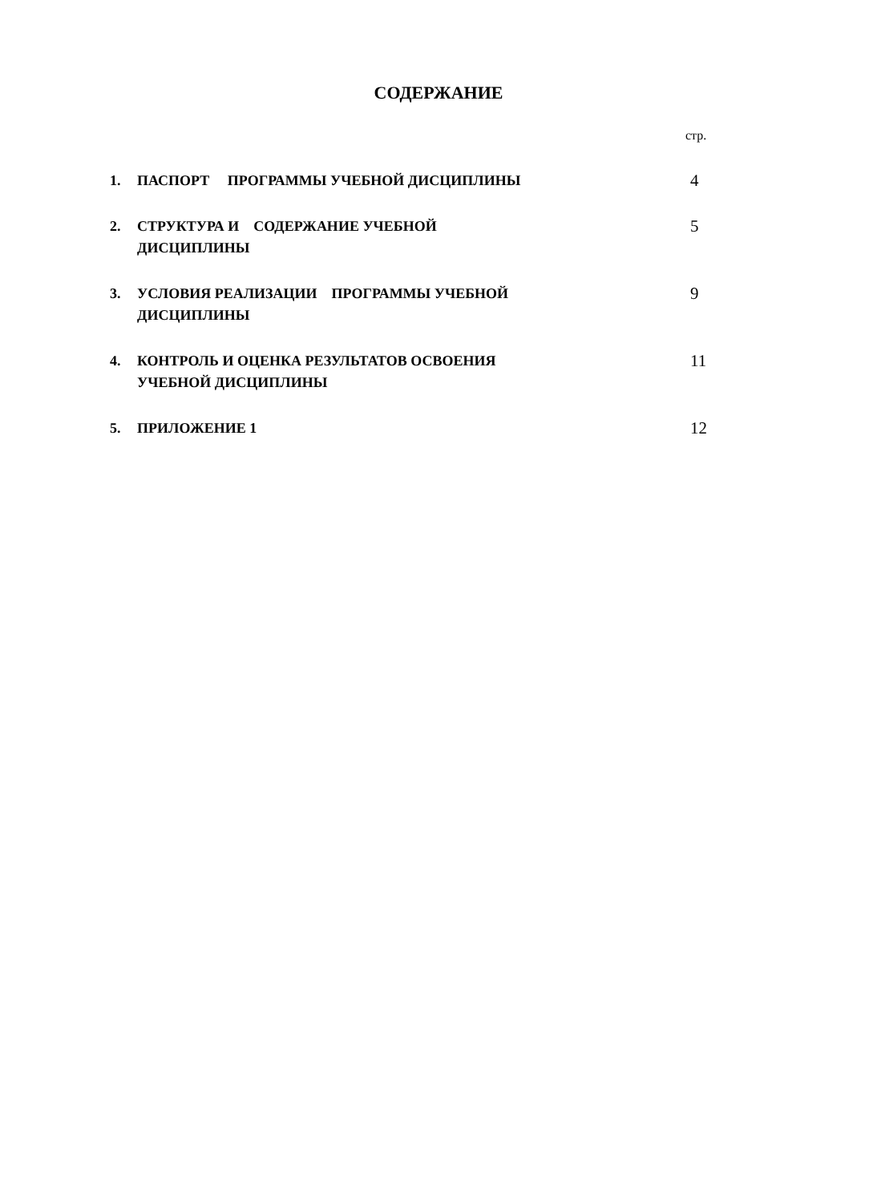СОДЕРЖАНИЕ
стр.
1. ПАСПОРТ ПРОГРАММЫ УЧЕБНОЙ ДИСЦИПЛИНЫ 4
2. СТРУКТУРА И СОДЕРЖАНИЕ УЧЕБНОЙ
ДИСЦИПЛИНЫ 5
3. УСЛОВИЯ РЕАЛИЗАЦИИ ПРОГРАММЫ УЧЕБНОЙ
ДИСЦИПЛИНЫ 9
4. КОНТРОЛЬ И ОЦЕНКА РЕЗУЛЬТАТОВ ОСВОЕНИЯ
УЧЕБНОЙ ДИСЦИПЛИНЫ 11
5. ПРИЛОЖЕНИЕ 1 12